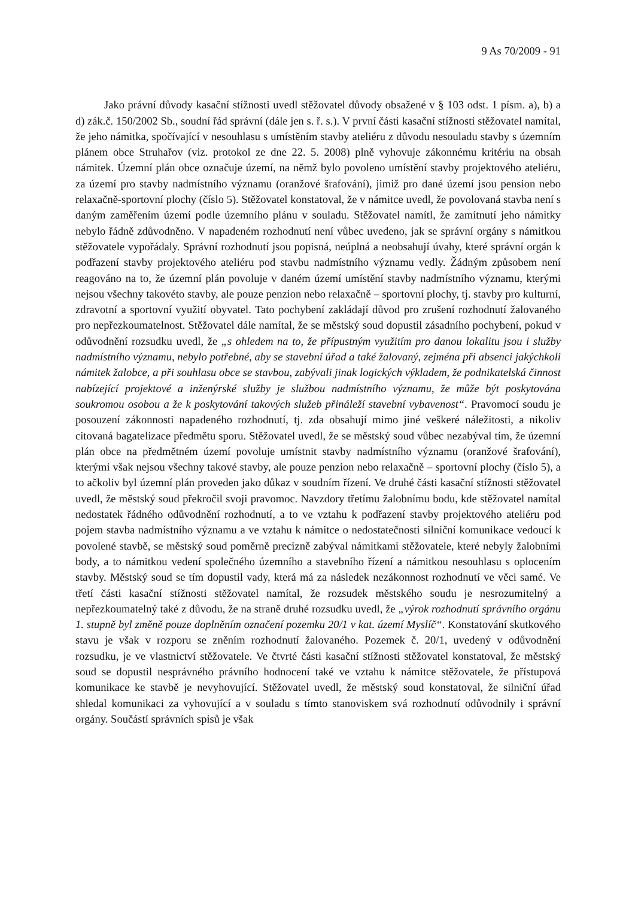9 As 70/2009 - 91
Jako právní důvody kasační stížnosti uvedl stěžovatel důvody obsažené v § 103 odst. 1 písm. a), b) a d) zák.č. 150/2002 Sb., soudní řád správní (dále jen s. ř. s.). V první části kasační stížnosti stěžovatel namítal, že jeho námitka, spočívající v nesouhlasu s umístěním stavby ateliéru z důvodu nesouladu stavby s územním plánem obce Struhařov (viz. protokol ze dne 22. 5. 2008) plně vyhovuje zákonnému kritériu na obsah námitek. Územní plán obce označuje území, na němž bylo povoleno umístění stavby projektového ateliéru, za území pro stavby nadmístního významu (oranžové šrafování), jimiž pro dané území jsou pension nebo relaxačně-sportovní plochy (číslo 5). Stěžovatel konstatoval, že v námitce uvedl, že povolovaná stavba není s daným zaměřením území podle územního plánu v souladu. Stěžovatel namítl, že zamítnutí jeho námitky nebylo řádně zdůvodněno. V napadeném rozhodnutí není vůbec uvedeno, jak se správní orgány s námitkou stěžovatele vypořádaly. Správní rozhodnutí jsou popisná, neúplná a neobsahují úvahy, které správní orgán k podřazení stavby projektového ateliéru pod stavbu nadmístního významu vedly. Žádným způsobem není reagováno na to, že územní plán povoluje v daném území umístění stavby nadmístního významu, kterými nejsou všechny takovéto stavby, ale pouze penzion nebo relaxačně – sportovní plochy, tj. stavby pro kulturní, zdravotní a sportovní využití obyvatel. Tato pochybení zakládají důvod pro zrušení rozhodnutí žalovaného pro nepřezkoumatelnost. Stěžovatel dále namítal, že se městský soud dopustil zásadního pochybení, pokud v odůvodnění rozsudku uvedl, že „s ohledem na to, že přípustným využitím pro danou lokalitu jsou i služby nadmístního významu, nebylo potřebné, aby se stavební úřad a také žalovaný, zejména při absenci jakýchkoli námitek žalobce, a při souhlasu obce se stavbou, zabývali jinak logických výkladem, že podnikatelská činnost nabízející projektové a inženýrské služby je službou nadmístního významu, že může být poskytována soukromou osobou a že k poskytování takových služeb přináleží stavební vybavenost“. Pravomocí soudu je posouzení zákonnosti napadeného rozhodnutí, tj. zda obsahují mimo jiné veškeré náležitosti, a nikoliv citovaná bagatelizace předmětu sporu. Stěžovatel uvedl, že se městský soud vůbec nezabýval tím, že územní plán obce na předmětném území povoluje umístnit stavby nadmístního významu (oranžové šrafování), kterými však nejsou všechny takové stavby, ale pouze penzion nebo relaxačně – sportovní plochy (číslo 5), a to ačkoliv byl územní plán proveden jako důkaz v soudním řízení. Ve druhé části kasační stížnosti stěžovatel uvedl, že městský soud překročil svoji pravomoc. Navzdory třetímu žalobnímu bodu, kde stěžovatel namítal nedostatek řádného odůvodnění rozhodnutí, a to ve vztahu k podřazení stavby projektového ateliéru pod pojem stavba nadmístního významu a ve vztahu k námitce o nedostatečnosti silniční komunikace vedoucí k povolené stavbě, se městský soud poměrně precizně zabýval námitkami stěžovatele, které nebyly žalobními body, a to námitkou vedení společného územního a stavebního řízení a námitkou nesouhlasu s oplocením stavby. Městský soud se tím dopustil vady, která má za následek nezákonnost rozhodnutí ve věci samé. Ve třetí části kasační stížnosti stěžovatel namítal, že rozsudek městského soudu je nesrozumitelný a nepřezkoumatelný také z důvodu, že na straně druhé rozsudku uvedl, že „výrok rozhodnutí správního orgánu 1. stupně byl změně pouze doplněním označení pozemku 20/1 v kat. území Myslíč“. Konstatování skutkového stavu je však v rozporu se zněním rozhodnutí žalovaného. Pozemek č. 20/1, uvedený v odůvodnění rozsudku, je ve vlastnictví stěžovatele. Ve čtvrté části kasační stížnosti stěžovatel konstatoval, že městský soud se dopustil nesprávného právního hodnocení také ve vztahu k námitce stěžovatele, že přístupová komunikace ke stavbě je nevyhovující. Stěžovatel uvedl, že městský soud konstatoval, že silniční úřad shledal komunikaci za vyhovující a v souladu s tímto stanoviskem svá rozhodnutí odůvodnily i správní orgány. Součástí správních spisů je však